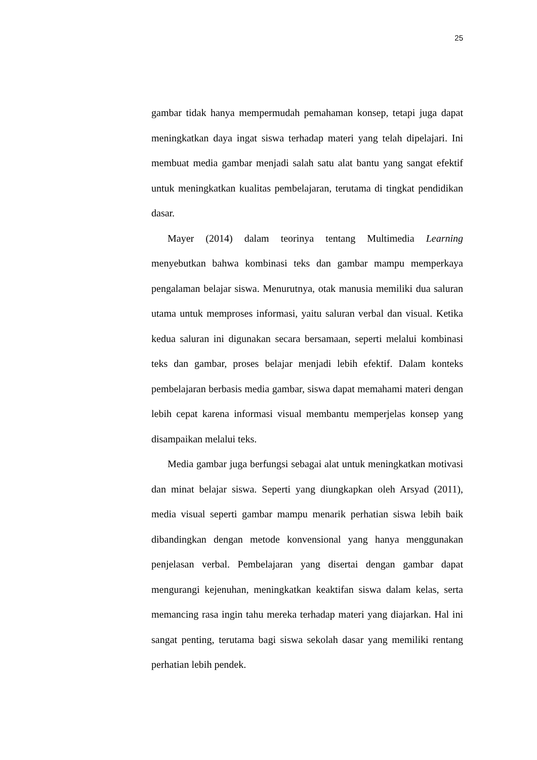25
gambar tidak hanya mempermudah pemahaman konsep, tetapi juga dapat meningkatkan daya ingat siswa terhadap materi yang telah dipelajari. Ini membuat media gambar menjadi salah satu alat bantu yang sangat efektif untuk meningkatkan kualitas pembelajaran, terutama di tingkat pendidikan dasar.
Mayer (2014) dalam teorinya tentang Multimedia Learning menyebutkan bahwa kombinasi teks dan gambar mampu memperkaya pengalaman belajar siswa. Menurutnya, otak manusia memiliki dua saluran utama untuk memproses informasi, yaitu saluran verbal dan visual. Ketika kedua saluran ini digunakan secara bersamaan, seperti melalui kombinasi teks dan gambar, proses belajar menjadi lebih efektif. Dalam konteks pembelajaran berbasis media gambar, siswa dapat memahami materi dengan lebih cepat karena informasi visual membantu memperjelas konsep yang disampaikan melalui teks.
Media gambar juga berfungsi sebagai alat untuk meningkatkan motivasi dan minat belajar siswa. Seperti yang diungkapkan oleh Arsyad (2011), media visual seperti gambar mampu menarik perhatian siswa lebih baik dibandingkan dengan metode konvensional yang hanya menggunakan penjelasan verbal. Pembelajaran yang disertai dengan gambar dapat mengurangi kejenuhan, meningkatkan keaktifan siswa dalam kelas, serta memancing rasa ingin tahu mereka terhadap materi yang diajarkan. Hal ini sangat penting, terutama bagi siswa sekolah dasar yang memiliki rentang perhatian lebih pendek.